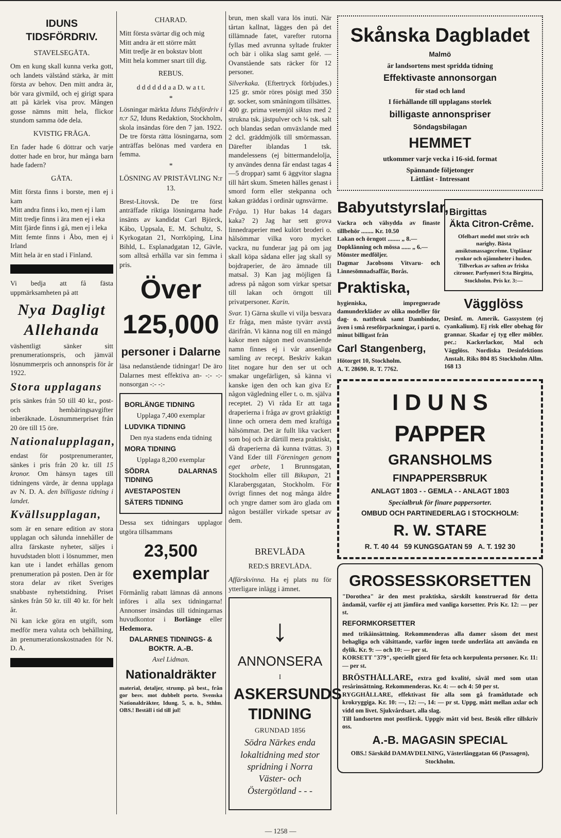IDUNS TIDSFÖRDRIV.
STAVELSEGÅTA.
Om en kung skall kunna verka gott, och landets välstånd stärka, är mitt första av behov. Den mitt andra är, bör vara givmild, och ej girigt spara att på kärlek visa prov. Mången gosse nämns mitt hela, flickor stundom samma öde dela.
KVISTIG FRÅGA.
En fader hade 6 döttrar och varje dotter hade en bror, hur många barn hade fadern?
GÅTA.
Mitt första finns i borste, men ej i kam
Mitt andra finns i ko, men ej i lam
Mitt tredje finns i ära men ej i eka
Mitt fjärde finns i gå, men ej i leka
Mitt femte finns i Åbo, men ej i Irland
Mitt hela är en stad i Finland.
Vi bedja att få fästa uppmärksamheten på att
Nya Dagligt Allehanda
väshentligt sänker sitt prenumerationspris, och jämväl lösnummerpris och annonspris för år 1922.
Stora upplagans
pris sänkes från 50 till 40 kr., post- och hembäringsavgifter inberäknade. Lösnummerpriset från 20 öre till 15 öre.
Nationalupplagan,
endast för postprenumeranter, sänkes i pris från 20 kr. till 15 kronor. Om hänsyn tages till tidningens värde, är denna upplaga av N. D. A. den billigaste tidning i landet.
Kvällsupplagan,
som är en senare edition av stora upplagan och sålunda innehåller de allra färskaste nyheter, säljes i huvudstaden blott i lösnummer, men kan ute i landet erhållas genom prenumeration på posten. Den är för stora delar av riket Sveriges snabbaste nyhetstidning. Priset sänkes från 50 kr. till 40 kr. för helt år.
Ni kan icke göra en utgift, som medför mera valuta och behållning, än prenumerationskostnaden för N. D. A.
CHARAD.
Mitt första svärtar dig och mig
Mitt andra är ett större mått
Mitt tredje är en bokstav blott
Mitt hela kommer snart till dig.
REBUS.
d d d d d d a a D. w a t t.
*
Lösningar märkta Iduns Tidsfördriv i n:r 52, Iduns Redaktion, Stockholm, skola insändas före den 7 jan. 1922. De tre första rätta lösningarna, som anträffas belönas med vardera en femma.
*
LÖSNING AV PRISTÄVLING N:r 13.
Brest-Litovsk. De tre först anträffade riktiga lösningarna hade insänts av kandidat Carl Björck, Kåbo, Uppsala, E. M. Schultz, S. Kyrkogatan 21, Norrköping, Lina Bihld, L. Esplanadgatan 12, Gävle, som alltså erhålla var sin femma i pris.
Över 125,000
personer i Dalarne
läsa nedanstående tidningar! De äro Dalarnes mest effektiva an- -:- -:- nonsorgan -:- -:-
BORLÄNGE TIDNING
Upplaga 7,400 exemplar
LUDVIKA TIDNING
Den nya stadens enda tidning
MORA TIDNING
Upplaga 8,200 exemplar
SÖDRA DALARNAS TIDNING
AVESTAPOSTEN
SÄTERS TIDNING
Dessa sex tidningars upplagor utgöra tillsammans
23,500 exemplar
Förmånlig rabatt lämnas då annons införes i alla sex tidningarna! Annonser insändas till tidningarnas huvudkontor i Borlänge eller Hedemora.
DALARNES TIDNINGS- & BOKTR. A.-B.
Axel Lidman.
Nationaldräkter
material, detaljer, strump. på best., från gor besv. mot dubbelt porto. Svenska Nationaldräkter, Idung. 5, n. b., Sthlm. OBS.! Beställ i tid till jul!
brun, men skall vara lös inuti. När tårtan kallnat, lägges den på det tillämnade fatet, varefter rutorna fyllas med avrunna syltade frukter och bär i olika slag samt gelé. — Ovanstående sats räcker för 12 personer.
Silverkaka. (Eftertryck förbjudes.) 125 gr. smör röres pösigt med 350 gr. socker, som småningom tillsättes. 400 gr. prima vetemjöl siktas med 2 strukna tsk. jästpulver och ¼ tsk. salt och blandas sedan omväxlande med 2 dcl. gräddmjölk till smörmassan. Därefter iblandas 1 tsk. mandelessens (ej bittermandelolja, ty användes denna får endast tagas 4—5 droppar) samt 6 äggvitor slagna till hårt skum. Smeten hälles genast i smord form eller stekpanna och kakan gräddas i ordinär ugnsvärme.
Fråga. 1) Hur bakas 14 dagars kaka? 2) Jag har sett grova linnedraperier med kulört broderi o. hålsömmar vilka voro mycket vackra, nu funderar jag på om jag skall köpa sådana eller jag skall sy bojdraperier, de äro ämnade till matsal. 3) Kan jag möjligen få adress på någon som virkar spetsar till lakan och örngott till privatpersoner. Karin.
Svar. 1) Gärna skulle vi vilja besvara Er fråga, men måste tyvärr avstå därifrån. Vi känna nog till en mängd kakor men någon med ovanstående namn finnes ej i vår ansenliga samling av recept. Beskriv kakan litet nogare hur den ser ut och smakar ungefärligen, så känna vi kanske igen den och kan giva Er någon vägledning eller t. o. m. själva receptet. 2) Vi råda Er att taga draperierna i fråga av grovt gråaktigt linne och ornera dem med kraftiga hålsömmar. Det är fullt lika vackert som boj och är därtill mera praktiskt, då draperierna då kunna tvättas. 3) Vänd Eder till Föreningen genom eget arbete, 1 Brunnsgatan, Stockholm eller till Bikupan, 21 Klarabergsgatan, Stockholm. För övrigt finnes det nog många äldre och yngre damer som äro glada om någon beställer virkade spetsar av dem.
BREVLÅDA
RED:S BREVLÅDA.
Affärskvinna. Ha ej plats nu för ytterligare inlägg i ämnet.
↓
ANNONSERA
I
ASKERSUNDS TIDNING
GRUNDAD 1856
Södra Närkes enda lokaltidning med stor spridning i Norra Väster- och Östergötland - - -
Skånska Dagbladet
Malmö
är landsortens mest spridda tidning
Effektivaste annonsorgan
för stad och land
I förhållande till upplagans storlek
billigaste annonspriser
Söndagsbilagan
HEMMET
utkommer varje vecka i 16-sid. format
Spännande följetonger
Lättläst - Intressant
Babyutstyrslar,
Vackra och välsydda av finaste tillbehör ........ Kr. 10.50
Lakan och örngott ........ „ 8.—
Dopklänning och mössa ...... „ 6.—
Mönster medföljer.
Dagmar Jacobsons Vitvaru- och Linnesömnadsaffär, Borås.
Praktiska,
hygieniska, impregnerade damunderkläder av olika modeller för dag- o. nattbruk samt Dambindor, även i små reseförpackningar, i parti o. minut billigast från
Carl Stangenberg,
Hötorget 10, Stockholm.
A. T. 28690. R. T. 7762.
Birgittas
Äkta Citron-Crême.
Ofelbart medel mot sträv och narighy. Bästa ansiktsmassagecrême. Utplånar rynkor och ojämnheter i huden. Tillverkas av saften av friska citroner. Parfymeri S:ta Birgitta, Stockholm. Pris kr. 3:—
Vägglöss
Desinf. m. Amerik. Gassystem (ej cyankalium). Ej risk eller obehag för grannar. Skadar ej tyg eller möbler. pec.: Kackerlackor, Mal och Vägglöss. Nordiska Desinfektions Anstalt. Riks 804 85 Stockholm Allm. 168 13
I D U N S
PAPPER
GRANSHOLMS
FINPAPPERSBRUK
ANLAGT 1803 - - GEMLA - - ANLAGT 1803
Specialbruk för finare pappersorter.
OMBUD OCH PARTINEDERLAG I STOCKHOLM:
R. W. STARE
R. T. 40 44 59 KUNGSGATAN 59 A. T. 192 30
GROSSESSKORSETTEN
"Dorothea" är den mest praktiska, särskilt konstruerad för detta ändamål, varför ej att jämföra med vanliga korsetter. Pris Kr. 12: — per st.
REFORMKORSETTER
med trikåinsättning. Rekommenderas alla damer såsom det mest behagliga och välsittande, varför ingen torde underlåta att använda en dylik. Kr. 9: — och 10: — per st.
KORSETT "379", speciellt gjord för feta och korpulenta personer. Kr. 11: — per st.
BRÖSTHÅLLARE, extra god kvalité, såväl med som utan resårinsättning. Rekommenderas. Kr. 4: — och 4: 50 per st.
RYGGHÅLLARE, effektivast för alla som gå framåtlutade och krokryggiga. Kr. 10: —, 12: —, 14: — pr st. Uppg. mått mellan axlar och vidd om livet. Sjukvårdsart. alla slag.
Till landsorten mot postförsk. Uppgiv mått vid best. Besök eller tillskriv oss.
A.-B. MAGASIN SPECIAL
OBS.! Särskild DAMAVDELNING, Västerlånggatan 66 (Passagen), Stockholm.
— 1258 —